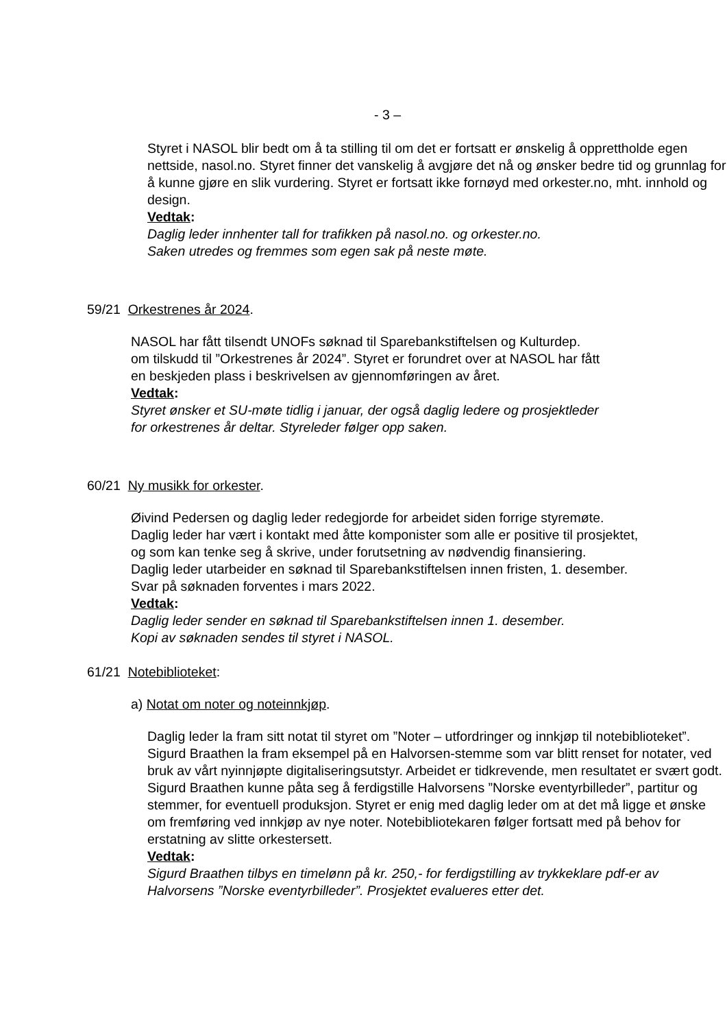- 3 –
Styret i NASOL blir bedt om å ta stilling til om det er fortsatt er ønskelig å opprettholde egen nettside, nasol.no. Styret finner det vanskelig å avgjøre det nå og ønsker bedre tid og grunnlag for å kunne gjøre en slik vurdering. Styret er fortsatt ikke fornøyd med orkester.no, mht. innhold og design.
Vedtak:
Daglig leder innhenter tall for trafikken på nasol.no. og orkester.no.
Saken utredes og fremmes som egen sak på neste møte.
59/21 Orkestrenes år 2024.
NASOL har fått tilsendt UNOFs søknad til Sparebankstiftelsen og Kulturdep.
om tilskudd til ”Orkestrenes år 2024”. Styret er forundret over at NASOL har fått
en beskjeden plass i beskrivelsen av gjennomføringen av året.
Vedtak:
Styret ønsker et SU-møte tidlig i januar, der også daglig ledere og prosjektleder
for orkestrenes år deltar. Styreleder følger opp saken.
60/21 Ny musikk for orkester.
Øivind Pedersen og daglig leder redegjorde for arbeidet siden forrige styremøte.
Daglig leder har vært i kontakt med åtte komponister som alle er positive til prosjektet,
og som kan tenke seg å skrive, under forutsetning av nødvendig finansiering.
Daglig leder utarbeider en søknad til Sparebankstiftelsen innen fristen, 1. desember.
Svar på søknaden forventes i mars 2022.
Vedtak:
Daglig leder sender en søknad til Sparebankstiftelsen innen 1. desember.
Kopi av søknaden sendes til styret i NASOL.
61/21 Notebiblioteket:
a) Notat om noter og noteinnkjøp.
Daglig leder la fram sitt notat til styret om ”Noter – utfordringer og innkjøp til notebiblioteket”. Sigurd Braathen la fram eksempel på en Halvorsen-stemme som var blitt renset for notater, ved bruk av vårt nyinnjøpte digitaliseringsutstyr. Arbeidet er tidkrevende, men resultatet er svært godt. Sigurd Braathen kunne påta seg å ferdigstille Halvorsens ”Norske eventyrbilleder”, partitur og stemmer, for eventuell produksjon. Styret er enig med daglig leder om at det må ligge et ønske om fremføring ved innkjøp av nye noter. Notebibliotekaren følger fortsatt med på behov for erstatning av slitte orkestersett.
Vedtak:
Sigurd Braathen tilbys en timelønn på kr. 250,- for ferdigstilling av trykkeklare pdf-er av Halvorsens ”Norske eventyrbilleder”. Prosjektet evalueres etter det.